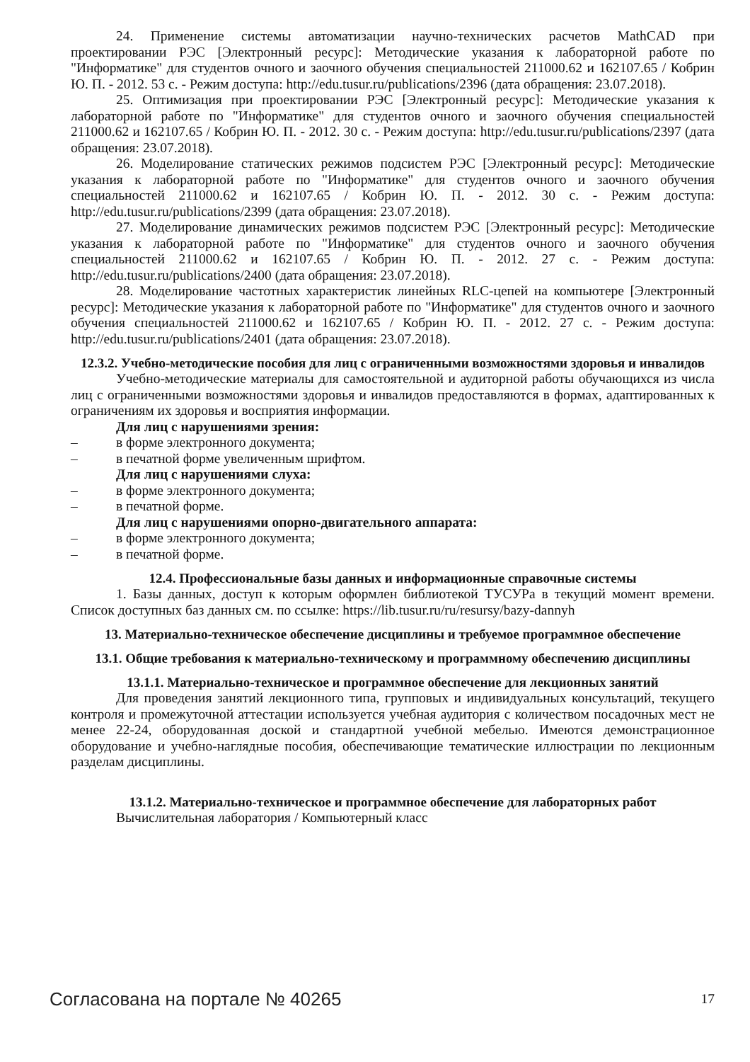24. Применение системы автоматизации научно-технических расчетов MathCAD при проектировании РЭС [Электронный ресурс]: Методические указания к лабораторной работе по "Информатике" для студентов очного и заочного обучения специальностей 211000.62 и 162107.65 / Кобрин Ю. П. - 2012. 53 с. - Режим доступа: http://edu.tusur.ru/publications/2396 (дата обращения: 23.07.2018).
25. Оптимизация при проектировании РЭС [Электронный ресурс]: Методические указания к лабораторной работе по "Информатике" для студентов очного и заочного обучения специальностей 211000.62 и 162107.65 / Кобрин Ю. П. - 2012. 30 с. - Режим доступа: http://edu.tusur.ru/publications/2397 (дата обращения: 23.07.2018).
26. Моделирование статических режимов подсистем РЭС [Электронный ресурс]: Методические указания к лабораторной работе по "Информатике" для студентов очного и заочного обучения специальностей 211000.62 и 162107.65 / Кобрин Ю. П. - 2012. 30 с. - Режим доступа: http://edu.tusur.ru/publications/2399 (дата обращения: 23.07.2018).
27. Моделирование динамических режимов подсистем РЭС [Электронный ресурс]: Методические указания к лабораторной работе по "Информатике" для студентов очного и заочного обучения специальностей 211000.62 и 162107.65 / Кобрин Ю. П. - 2012. 27 с. - Режим доступа: http://edu.tusur.ru/publications/2400 (дата обращения: 23.07.2018).
28. Моделирование частотных характеристик линейных RLC-цепей на компьютере [Электронный ресурс]: Методические указания к лабораторной работе по "Информатике" для студентов очного и заочного обучения специальностей 211000.62 и 162107.65 / Кобрин Ю. П. - 2012. 27 с. - Режим доступа: http://edu.tusur.ru/publications/2401 (дата обращения: 23.07.2018).
12.3.2. Учебно-методические пособия для лиц с ограниченными возможностями здоровья и инвалидов
Учебно-методические материалы для самостоятельной и аудиторной работы обучающихся из числа лиц с ограниченными возможностями здоровья и инвалидов предоставляются в формах, адаптированных к ограничениям их здоровья и восприятия информации.
Для лиц с нарушениями зрения:
– в форме электронного документа;
– в печатной форме увеличенным шрифтом.
Для лиц с нарушениями слуха:
– в форме электронного документа;
– в печатной форме.
Для лиц с нарушениями опорно-двигательного аппарата:
– в форме электронного документа;
– в печатной форме.
12.4. Профессиональные базы данных и информационные справочные системы
1. Базы данных, доступ к которым оформлен библиотекой ТУСУРа в текущий момент времени. Список доступных баз данных см. по ссылке: https://lib.tusur.ru/ru/resursy/bazy-dannyh
13. Материально-техническое обеспечение дисциплины и требуемое программное обеспечение
13.1. Общие требования к материально-техническому и программному обеспечению дисциплины
13.1.1. Материально-техническое и программное обеспечение для лекционных занятий
Для проведения занятий лекционного типа, групповых и индивидуальных консультаций, текущего контроля и промежуточной аттестации используется учебная аудитория с количеством посадочных мест не менее 22-24, оборудованная доской и стандартной учебной мебелью. Имеются демонстрационное оборудование и учебно-наглядные пособия, обеспечивающие тематические иллюстрации по лекционным разделам дисциплины.
13.1.2. Материально-техническое и программное обеспечение для лабораторных работ
Вычислительная лаборатория / Компьютерный класс
Согласована на портале № 40265 17